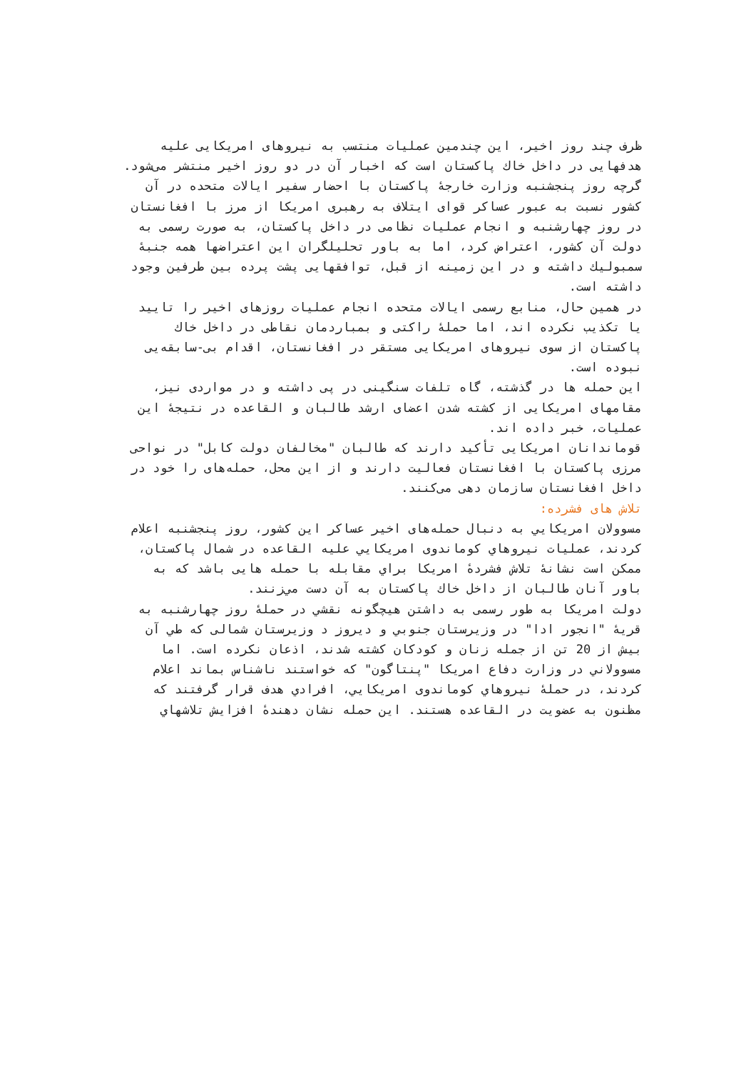ظرف چند روز اخیر، این چندمین عملیات منتسب به نیروهای امریکایی علیه هدفهایی در داخل خاك پاکستان است که اخبار آن در دو روز اخیر منتشر می‌شود.
گرچه روز پنجشنبه وزارت خارجهٔ پاکستان با احضار سفیر ایالات متحده در آن کشور نسبت به عبور عساکر قوای ایتلاف به رهبری امریکا از مرز با افغانستان در روز چهارشنبه و انجام عملیات نظامی در داخل پاکستان، به صورت رسمی به دولت آن کشور، اعتراض کرد، اما به باور تحلیلگران این اعتراضها همه جنبهٔ سمبولیك داشته و در این زمینه از قبل، توافقهایی پشت پرده بین طرفین وجود داشته است.
در همین حال، منابع رسمی ایالات متحده انجام عملیات روزهای اخیر را تایید یا تکذیب نکرده اند، اما حملهٔ راکتی و بمباردمان نقاطی در داخل خاك پاکستان از سوی نیروهای امریکایی مستقر در افغانستان، اقدام بی-سابقه‌یی نبوده است.
این حمله ها در گذشته، گاه تلفات سنگینی در پی داشته و در مواردی نیز، مقامهای امریکایی از کشته شدن اعضای ارشد طالبان و القاعده در نتیجهٔ این عملیات، خبر داده اند.
قوماندانان امریکایی تأکید دارند که طالبان "مخالفان دولت کابل" در نواحی مرزی پاکستان با افغانستان فعالیت دارند و از این محل، حمله‌های را خود در داخل افغانستان سازمان دهی می‌کنند.
تلاش های فشرده:
مسوولان امريکايي به دنبال حمله‌های اخیر عساکر این کشور، روز پنجشنبه اعلام کردند، عملیات نیروهاي کوماندوی امريکايي علیه القاعده در شمال پاکستان، ممکن است نشانهٔ تلاش فشردهٔ امریکا براي مقابله با حمله هایی باشد که به باور آنان طالبان از داخل خاك پاکستان به آن دست مي‌زنند.
دولت امریکا به طور رسمی به داشتن هیچگونه نقشي در حملهٔ روز چهارشنبه به قریهٔ "انجور ادا" در وزیرستان جنوبي و دیروز د وزیرستان شمالی که طي آن بیش از 20 تن از جمله زنان و کودکان کشته شدند، اذعان نکرده است. اما مسوولاني در وزارت دفاع امریکا "پنتاگون" که خواستند ناشناس بماند اعلام کردند، در حملهٔ نیروهاي کوماندوی امريکايي، افرادي هدف قرار گرفتند که مظنون به عضویت در القاعده هستند. این حمله نشان دهندهٔ افزایش تلاشهاي